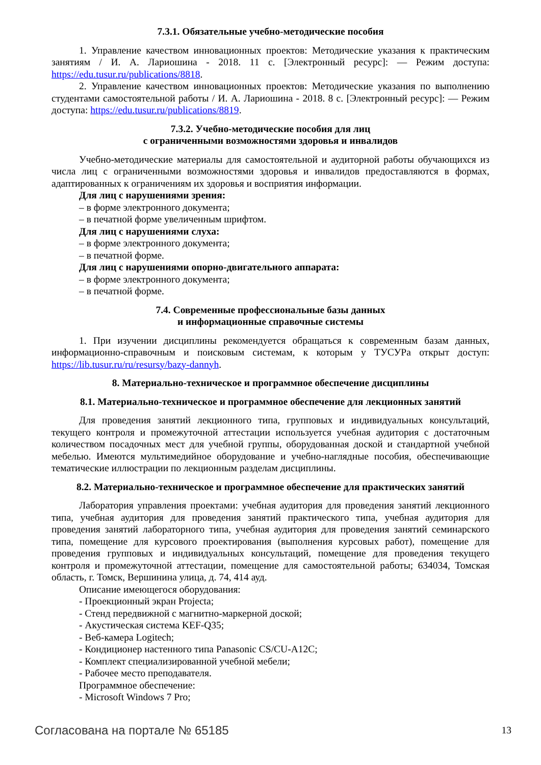7.3.1. Обязательные учебно-методические пособия
1. Управление качеством инновационных проектов: Методические указания к практическим занятиям / И. А. Лариошина - 2018. 11 с. [Электронный ресурс]: — Режим доступа: https://edu.tusur.ru/publications/8818.
2. Управление качеством инновационных проектов: Методические указания по выполнению студентами самостоятельной работы / И. А. Лариошина - 2018. 8 с. [Электронный ресурс]: — Режим доступа: https://edu.tusur.ru/publications/8819.
7.3.2. Учебно-методические пособия для лиц
с ограниченными возможностями здоровья и инвалидов
Учебно-методические материалы для самостоятельной и аудиторной работы обучающихся из числа лиц с ограниченными возможностями здоровья и инвалидов предоставляются в формах, адаптированных к ограничениям их здоровья и восприятия информации.
Для лиц с нарушениями зрения:
– в форме электронного документа;
– в печатной форме увеличенным шрифтом.
Для лиц с нарушениями слуха:
– в форме электронного документа;
– в печатной форме.
Для лиц с нарушениями опорно-двигательного аппарата:
– в форме электронного документа;
– в печатной форме.
7.4. Современные профессиональные базы данных
и информационные справочные системы
1. При изучении дисциплины рекомендуется обращаться к современным базам данных, информационно-справочным и поисковым системам, к которым у ТУСУРа открыт доступ: https://lib.tusur.ru/ru/resursy/bazy-dannyh.
8. Материально-техническое и программное обеспечение дисциплины
8.1. Материально-техническое и программное обеспечение для лекционных занятий
Для проведения занятий лекционного типа, групповых и индивидуальных консультаций, текущего контроля и промежуточной аттестации используется учебная аудитория с достаточным количеством посадочных мест для учебной группы, оборудованная доской и стандартной учебной мебелью. Имеются мультимедийное оборудование и учебно-наглядные пособия, обеспечивающие тематические иллюстрации по лекционным разделам дисциплины.
8.2. Материально-техническое и программное обеспечение для практических занятий
Лаборатория управления проектами: учебная аудитория для проведения занятий лекционного типа, учебная аудитория для проведения занятий практического типа, учебная аудитория для проведения занятий лабораторного типа, учебная аудитория для проведения занятий семинарского типа, помещение для курсового проектирования (выполнения курсовых работ), помещение для проведения групповых и индивидуальных консультаций, помещение для проведения текущего контроля и промежуточной аттестации, помещение для самостоятельной работы; 634034, Томская область, г. Томск, Вершинина улица, д. 74, 414 ауд.
Описание имеющегося оборудования:
- Проекционный экран Projecta;
- Стенд передвижной с магнитно-маркерной доской;
- Акустическая система KEF-Q35;
- Веб-камера Logitech;
- Кондиционер настенного типа Panasonic CS/CU-A12C;
- Комплект специализированной учебной мебели;
- Рабочее место преподавателя.
Программное обеспечение:
- Microsoft Windows 7 Pro;
Согласована на портале № 65185 13